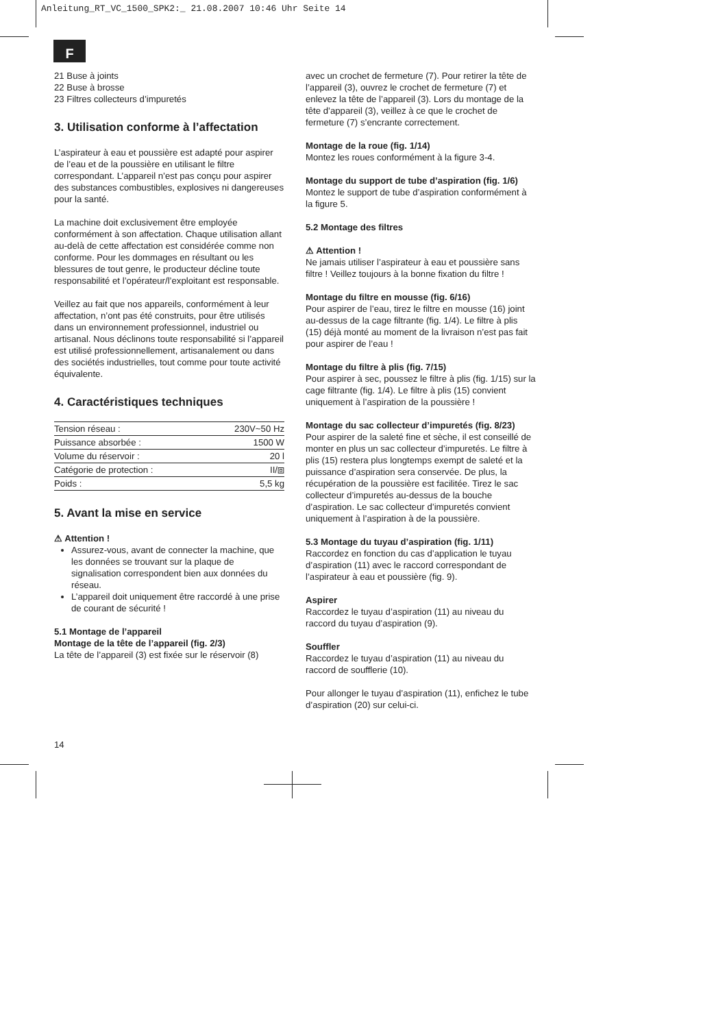Anleitung_RT_VC_1500_SPK2:_ 21.08.2007 10:46 Uhr Seite 14
F
21 Buse à joints
22 Buse à brosse
23 Filtres collecteurs d’impuretés
3. Utilisation conforme à l’affectation
L’aspirateur à eau et poussière est adapté pour aspirer de l’eau et de la poussière en utilisant le filtre correspondant. L’appareil n’est pas conçu pour aspirer des substances combustibles, explosives ni dangereuses pour la santé.
La machine doit exclusivement être employée conformément à son affectation. Chaque utilisation allant au-delà de cette affectation est considérée comme non conforme. Pour les dommages en résultant ou les blessures de tout genre, le producteur décline toute responsabilité et l’opérateur/l’exploitant est responsable.
Veillez au fait que nos appareils, conformément à leur affectation, n’ont pas été construits, pour être utilisés dans un environnement professionnel, industriel ou artisanal. Nous déclinons toute responsabilité si l’appareil est utilisé professionnellement, artisanalement ou dans des sociétés industrielles, tout comme pour toute activité équivalente.
4. Caractéristiques techniques
| Tension réseau : | 230V~50 Hz |
| Puissance absorbée : | 1500 W |
| Volume du réservoir : | 20 l |
| Catégorie de protection : | II/⧈ |
| Poids : | 5,5 kg |
5. Avant la mise en service
⚠ Attention !
Assurez-vous, avant de connecter la machine, que les données se trouvant sur la plaque de signalisation correspondent bien aux données du réseau.
L’appareil doit uniquement être raccordé à une prise de courant de sécurité !
5.1 Montage de l’appareil
Montage de la tête de l’appareil (fig. 2/3)
La tête de l’appareil (3) est fixée sur le réservoir (8)
avec un crochet de fermeture (7). Pour retirer la tête de l’appareil (3), ouvrez le crochet de fermeture (7) et enlevez la tête de l’appareil (3). Lors du montage de la tête d’appareil (3), veillez à ce que le crochet de fermeture (7) s’encrante correctement.
Montage de la roue (fig. 1/14)
Montez les roues conformément à la figure 3-4.
Montage du support de tube d’aspiration (fig. 1/6)
Montez le support de tube d’aspiration conformément à la figure 5.
5.2 Montage des filtres
⚠ Attention !
Ne jamais utiliser l’aspirateur à eau et poussière sans filtre ! Veillez toujours à la bonne fixation du filtre !
Montage du filtre en mousse (fig. 6/16)
Pour aspirer de l’eau, tirez le filtre en mousse (16) joint au-dessus de la cage filtrante (fig. 1/4). Le filtre à plis (15) déjà monté au moment de la livraison n’est pas fait pour aspirer de l’eau !
Montage du filtre à plis (fig. 7/15)
Pour aspirer à sec, poussez le filtre à plis (fig. 1/15) sur la cage filtrante (fig. 1/4). Le filtre à plis (15) convient uniquement à l’aspiration de la poussière !
Montage du sac collecteur d’impuretés (fig. 8/23)
Pour aspirer de la saleté fine et sèche, il est conseillé de monter en plus un sac collecteur d’impuretés. Le filtre à plis (15) restera plus longtemps exempt de saleté et la puissance d’aspiration sera conservée. De plus, la récupération de la poussière est facilitée. Tirez le sac collecteur d’impuretés au-dessus de la bouche d’aspiration. Le sac collecteur d’impuretés convient uniquement à l’aspiration à de la poussière.
5.3 Montage du tuyau d’aspiration (fig. 1/11)
Raccordez en fonction du cas d’application le tuyau d’aspiration (11) avec le raccord correspondant de l’aspirateur à eau et poussière (fig. 9).
Aspirer
Raccordez le tuyau d’aspiration (11) au niveau du raccord du tuyau d’aspiration (9).
Souffler
Raccordez le tuyau d’aspiration (11) au niveau du raccord de soufflerie (10).
Pour allonger le tuyau d’aspiration (11), enfichez le tube d’aspiration (20) sur celui-ci.
14